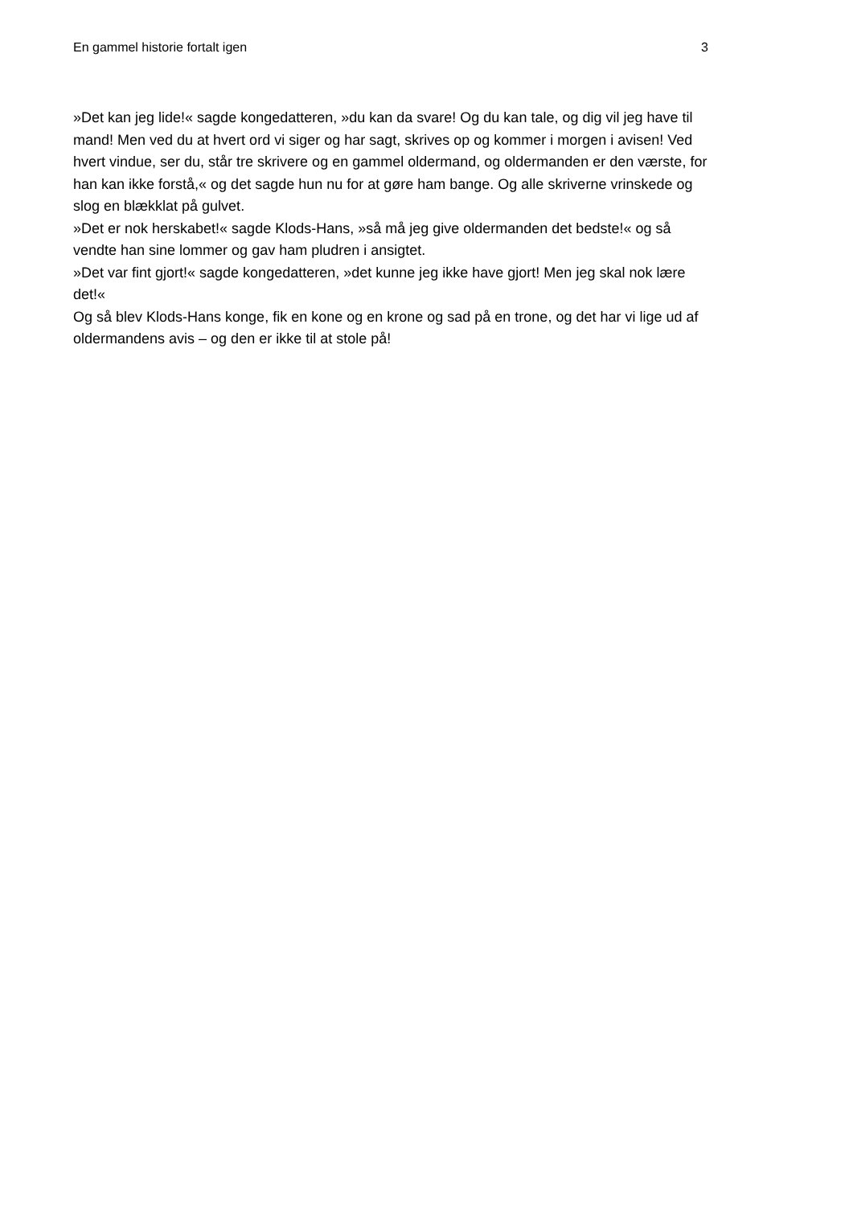En gammel historie fortalt igen 3
»Det kan jeg lide!« sagde kongedatteren, »du kan da svare! Og du kan tale, og dig vil jeg have til mand! Men ved du at hvert ord vi siger og har sagt, skrives op og kommer i morgen i avisen! Ved hvert vindue, ser du, står tre skrivere og en gammel oldermand, og oldermanden er den værste, for han kan ikke forstå,« og det sagde hun nu for at gøre ham bange. Og alle skriverne vrinskede og slog en blækklat på gulvet.
»Det er nok herskabet!« sagde Klods-Hans, »så må jeg give oldermanden det bedste!« og så vendte han sine lommer og gav ham pludren i ansigtet.
»Det var fint gjort!« sagde kongedatteren, »det kunne jeg ikke have gjort! Men jeg skal nok lære det!«
Og så blev Klods-Hans konge, fik en kone og en krone og sad på en trone, og det har vi lige ud af oldermandens avis – og den er ikke til at stole på!